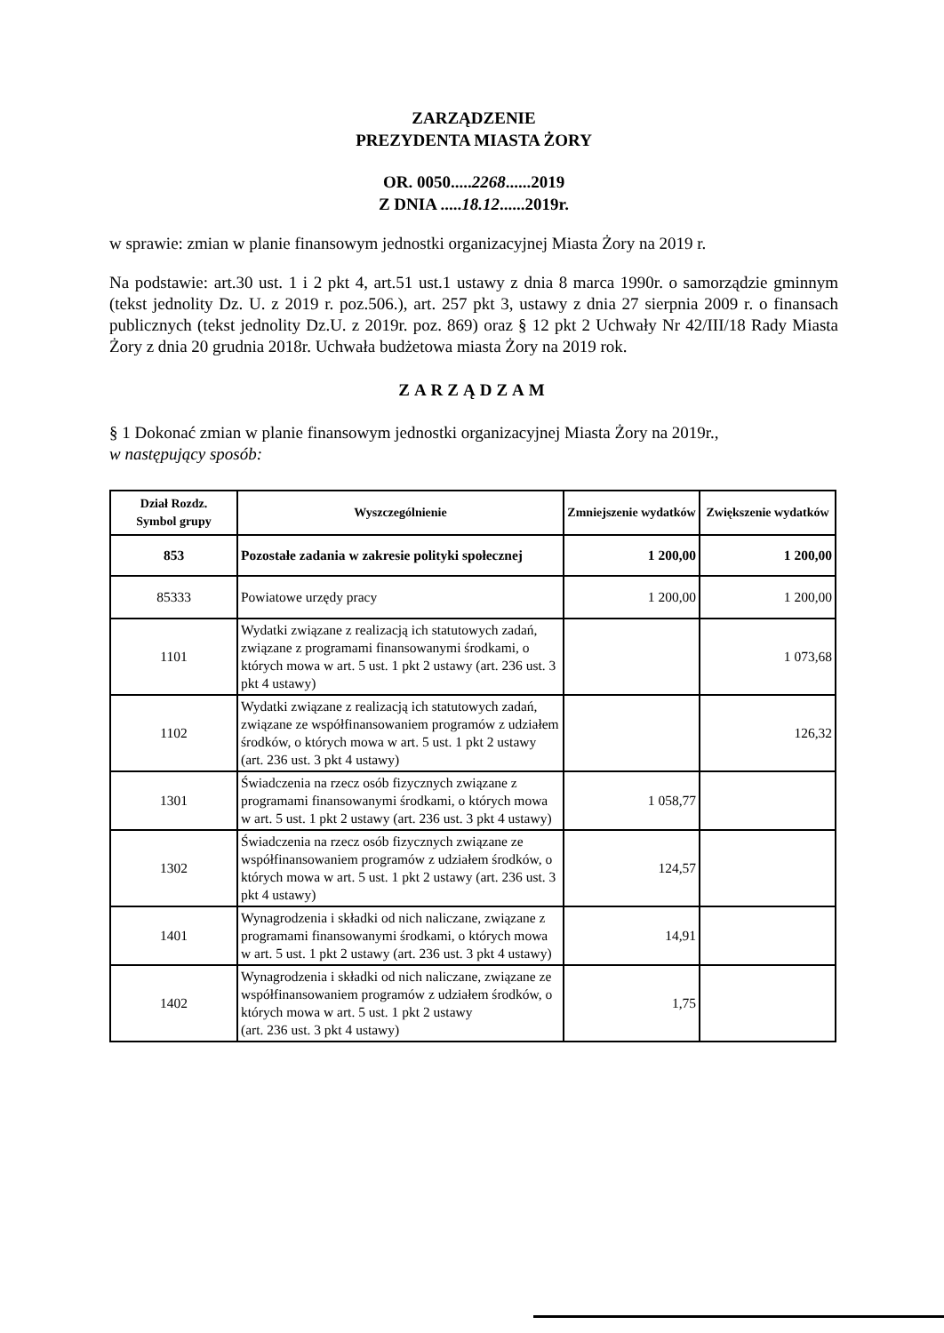ZARZĄDZENIE
PREZYDENTA MIASTA ŻORY
OR. 0050.....2268......2019
Z DNIA .....18.12......2019r.
w sprawie: zmian w planie finansowym jednostki organizacyjnej Miasta Żory na 2019 r.
Na podstawie: art.30 ust. 1 i 2 pkt 4, art.51 ust.1 ustawy z dnia 8 marca 1990r. o samorządzie gminnym (tekst jednolity Dz. U. z 2019 r. poz.506.), art. 257 pkt 3, ustawy z dnia 27 sierpnia 2009 r. o finansach publicznych (tekst jednolity Dz.U. z 2019r. poz. 869) oraz § 12 pkt 2 Uchwały Nr 42/III/18 Rady Miasta Żory z dnia 20 grudnia 2018r. Uchwała budżetowa miasta Żory na 2019 rok.
ZARZĄDZAM
§ 1 Dokonać zmian w planie finansowym jednostki organizacyjnej Miasta Żory na 2019r.,
w następujący sposób:
| Dział Rozdz. Symbol grupy | Wyszczególnienie | Zmniejszenie wydatków | Zwiększenie wydatków |
| --- | --- | --- | --- |
| 853 | Pozostałe zadania w zakresie polityki społecznej | 1 200,00 | 1 200,00 |
| 85333 | Powiatowe urzędy pracy | 1 200,00 | 1 200,00 |
| 1101 | Wydatki związane z realizacją ich statutowych zadań, związane z programami finansowanymi środkami, o których mowa w art. 5 ust. 1 pkt 2 ustawy (art. 236 ust. 3 pkt 4 ustawy) | | 1 073,68 |
| 1102 | Wydatki związane z realizacją ich statutowych zadań, związane ze współfinansowaniem programów z udziałem środków, o których mowa w art. 5 ust. 1 pkt 2 ustawy (art. 236 ust. 3 pkt 4 ustawy) | | 126,32 |
| 1301 | Świadczenia na rzecz osób fizycznych związane z programami finansowanymi środkami, o których mowa w art. 5 ust. 1 pkt 2 ustawy (art. 236 ust. 3 pkt 4 ustawy) | 1 058,77 | |
| 1302 | Świadczenia na rzecz osób fizycznych związane ze współfinansowaniem programów z udziałem środków, o których mowa w art. 5 ust. 1 pkt 2 ustawy (art. 236 ust. 3 pkt 4 ustawy) | 124,57 | |
| 1401 | Wynagrodzenia i składki od nich naliczane, związane z programami finansowanymi środkami, o których mowa w art. 5 ust. 1 pkt 2 ustawy (art. 236 ust. 3 pkt 4 ustawy) | 14,91 | |
| 1402 | Wynagrodzenia i składki od nich naliczane, związane ze współfinansowaniem programów z udziałem środków, o których mowa w art. 5 ust. 1 pkt 2 ustawy (art. 236 ust. 3 pkt 4 ustawy) | 1,75 | |